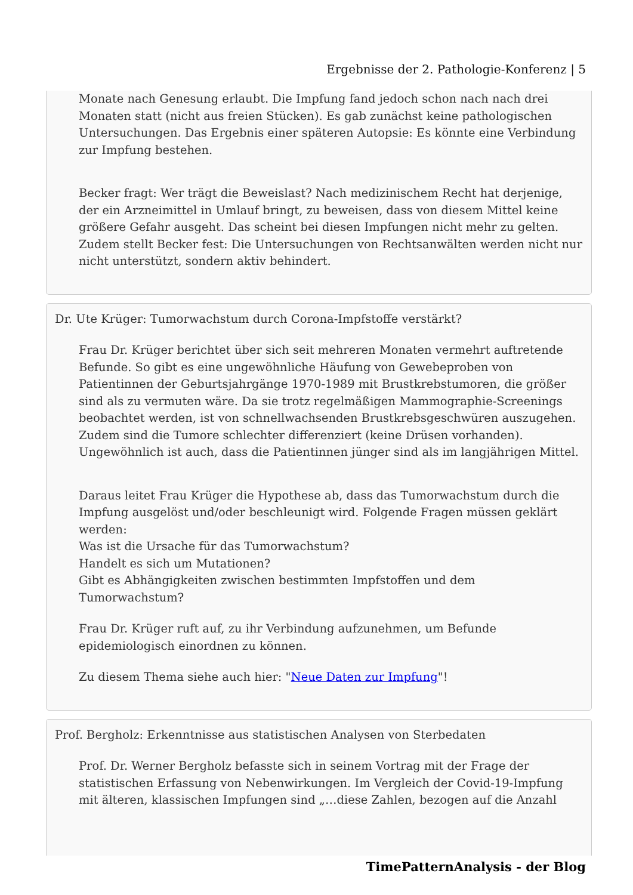Ergebnisse der 2. Pathologie-Konferenz | 5
Monate nach Genesung erlaubt. Die Impfung fand jedoch schon nach nach drei Monaten statt (nicht aus freien Stücken). Es gab zunächst keine pathologischen Untersuchungen. Das Ergebnis einer späteren Autopsie: Es könnte eine Verbindung zur Impfung bestehen.
Becker fragt: Wer trägt die Beweislast? Nach medizinischem Recht hat derjenige, der ein Arzneimittel in Umlauf bringt, zu beweisen, dass von diesem Mittel keine größere Gefahr ausgeht. Das scheint bei diesen Impfungen nicht mehr zu gelten. Zudem stellt Becker fest: Die Untersuchungen von Rechtsanwälten werden nicht nur nicht unterstützt, sondern aktiv behindert.
Dr. Ute Krüger: Tumorwachstum durch Corona-Impfstoffe verstärkt?
Frau Dr. Krüger berichtet über sich seit mehreren Monaten vermehrt auftretende Befunde. So gibt es eine ungewöhnliche Häufung von Gewebeproben von Patientinnen der Geburtsjahrgänge 1970-1989 mit Brustkrebstumoren, die größer sind als zu vermuten wäre. Da sie trotz regelmäßigen Mammographie-Screenings beobachtet werden, ist von schnellwachsenden Brustkrebsgeschwüren auszugehen. Zudem sind die Tumore schlechter differenziert (keine Drüsen vorhanden). Ungewöhnlich ist auch, dass die Patientinnen jünger sind als im langjährigen Mittel.
Daraus leitet Frau Krüger die Hypothese ab, dass das Tumorwachstum durch die Impfung ausgelöst und/oder beschleunigt wird. Folgende Fragen müssen geklärt werden:
Was ist die Ursache für das Tumorwachstum?
Handelt es sich um Mutationen?
Gibt es Abhängigkeiten zwischen bestimmten Impfstoffen und dem Tumorwachstum?
Frau Dr. Krüger ruft auf, zu ihr Verbindung aufzunehmen, um Befunde epidemiologisch einordnen zu können.
Zu diesem Thema siehe auch hier: "Neue Daten zur Impfung"!
Prof. Bergholz: Erkenntnisse aus statistischen Analysen von Sterbedaten
Prof. Dr. Werner Bergholz befasste sich in seinem Vortrag mit der Frage der statistischen Erfassung von Nebenwirkungen. Im Vergleich der Covid-19-Impfung mit älteren, klassischen Impfungen sind „…diese Zahlen, bezogen auf die Anzahl
TimePatternAnalysis - der Blog